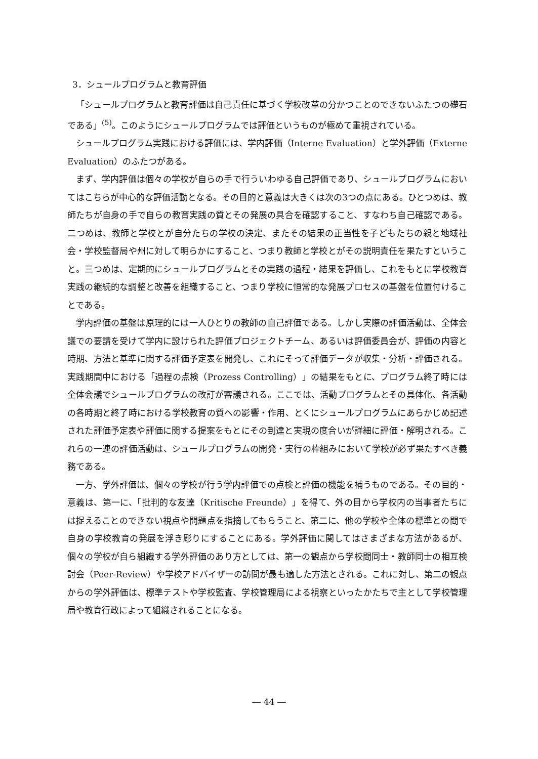3．シュールプログラムと教育評価
「シュールプログラムと教育評価は自己責任に基づく学校改革の分かつことのできないふたつの礎石である」<sup>(5)</sup>。このようにシュールプログラムでは評価というものが極めて重視されている。
シュールプログラム実践における評価には、学内評価（Interne Evaluation）と学外評価（Externe Evaluation）のふたつがある。
まず、学内評価は個々の学校が自らの手で行ういわゆる自己評価であり、シュールプログラムにおいてはこちらが中心的な評価活動となる。その目的と意義は大きくは次の3つの点にある。ひとつめは、教師たちが自身の手で自らの教育実践の質とその発展の具合を確認すること、すなわち自己確認である。二つめは、教師と学校とが自分たちの学校の決定、またその結果の正当性を子どもたちの親と地域社会・学校監督局や州に対して明らかにすること、つまり教師と学校とがその説明責任を果たすということ。三つめは、定期的にシュールプログラムとその実践の過程・結果を評価し、これをもとに学校教育実践の継続的な調整と改善を組織すること、つまり学校に恒常的な発展プロセスの基盤を位置付けることである。
学内評価の基盤は原理的には一人ひとりの教師の自己評価である。しかし実際の評価活動は、全体会議での要請を受けて学内に設けられた評価プロジェクトチーム、あるいは評価委員会が、評価の内容と時期、方法と基準に関する評価予定表を開発し、これにそって評価データが収集・分析・評価される。実践期間中における「過程の点検（Prozess Controlling）」の結果をもとに、プログラム終了時には全体会議でシュールプログラムの改訂が審議される。ここでは、活動プログラムとその具体化、各活動の各時期と終了時における学校教育の質への影響・作用、とくにシュールプログラムにあらかじめ記述された評価予定表や評価に関する提案をもとにその到達と実現の度合いが詳細に評価・解明される。これらの一連の評価活動は、シュールプログラムの開発・実行の枠組みにおいて学校が必ず果たすべき義務である。
一方、学外評価は、個々の学校が行う学内評価での点検と評価の機能を補うものである。その目的・意義は、第一に、「批判的な友達（Kritische Freunde）」を得て、外の目から学校内の当事者たちには捉えることのできない視点や問題点を指摘してもらうこと、第二に、他の学校や全体の標準との間で自身の学校教育の発展を浮き彫りにすることにある。学外評価に関してはさまざまな方法があるが、個々の学校が自ら組織する学外評価のあり方としては、第一の観点から学校間同士・教師同士の相互検討会（Peer-Review）や学校アドバイザーの訪問が最も適した方法とされる。これに対し、第二の観点からの学外評価は、標準テストや学校監査、学校管理局による視察といったかたちで主として学校管理局や教育行政によって組織されることになる。
― 44 ―